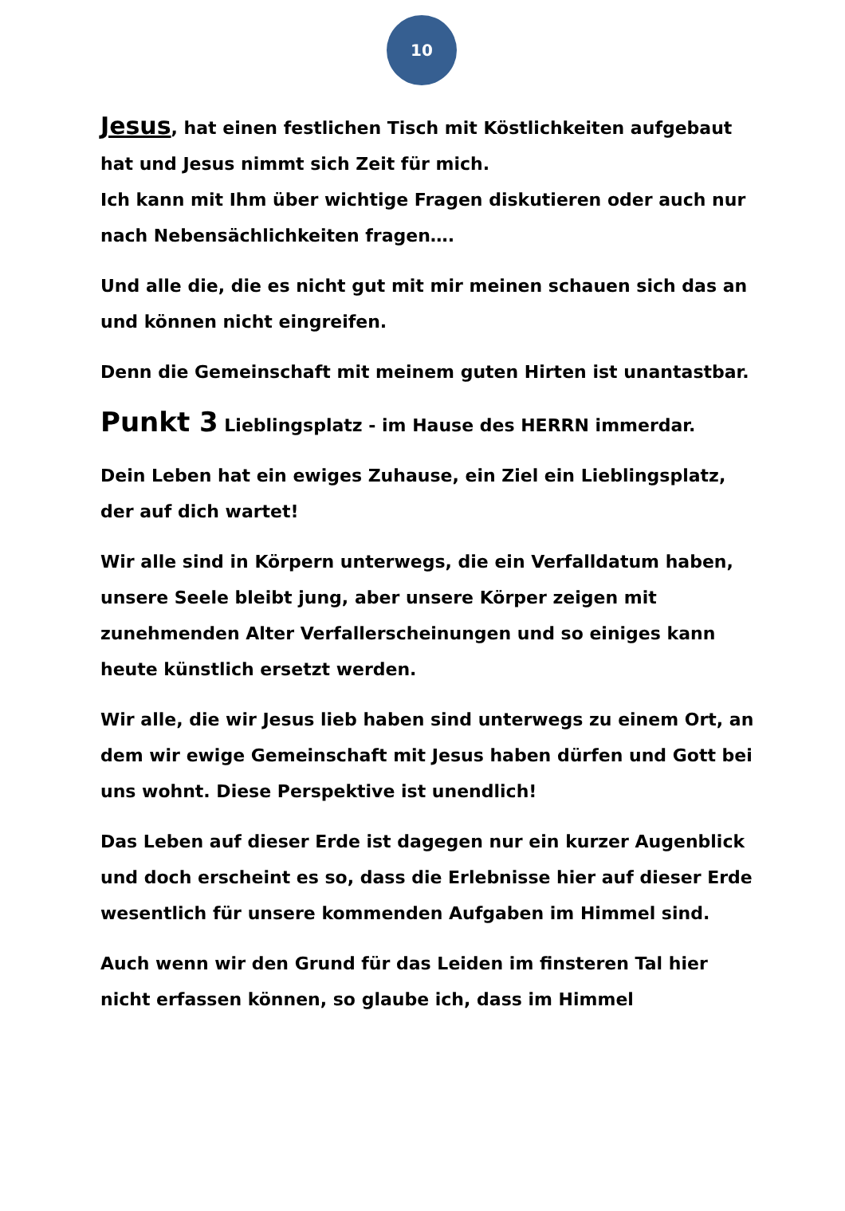10
Jesus, hat einen festlichen Tisch mit Köstlichkeiten aufgebaut hat und Jesus nimmt sich Zeit für mich.
Ich kann mit Ihm über wichtige Fragen diskutieren oder auch nur nach Nebensächlichkeiten fragen….
Und alle die, die es nicht gut mit mir meinen schauen sich das an und können nicht eingreifen.
Denn die Gemeinschaft mit meinem guten Hirten ist unantastbar.
Punkt 3 Lieblingsplatz - im Hause des HERRN immerdar.
Dein Leben hat ein ewiges Zuhause, ein Ziel ein Lieblingsplatz, der auf dich wartet!
Wir alle sind in Körpern unterwegs, die ein Verfalldatum haben, unsere Seele bleibt jung, aber unsere Körper zeigen mit zunehmenden Alter Verfallerscheinungen und so einiges kann heute künstlich ersetzt werden.
Wir alle, die wir Jesus lieb haben sind unterwegs zu einem Ort, an dem wir ewige Gemeinschaft mit Jesus haben dürfen und Gott bei uns wohnt. Diese Perspektive ist unendlich!
Das Leben auf dieser Erde ist dagegen nur ein kurzer Augenblick und doch erscheint es so, dass die Erlebnisse hier auf dieser Erde wesentlich für unsere kommenden Aufgaben im Himmel sind.
Auch wenn wir den Grund für das Leiden im finsteren Tal hier nicht erfassen können, so glaube ich, dass im Himmel